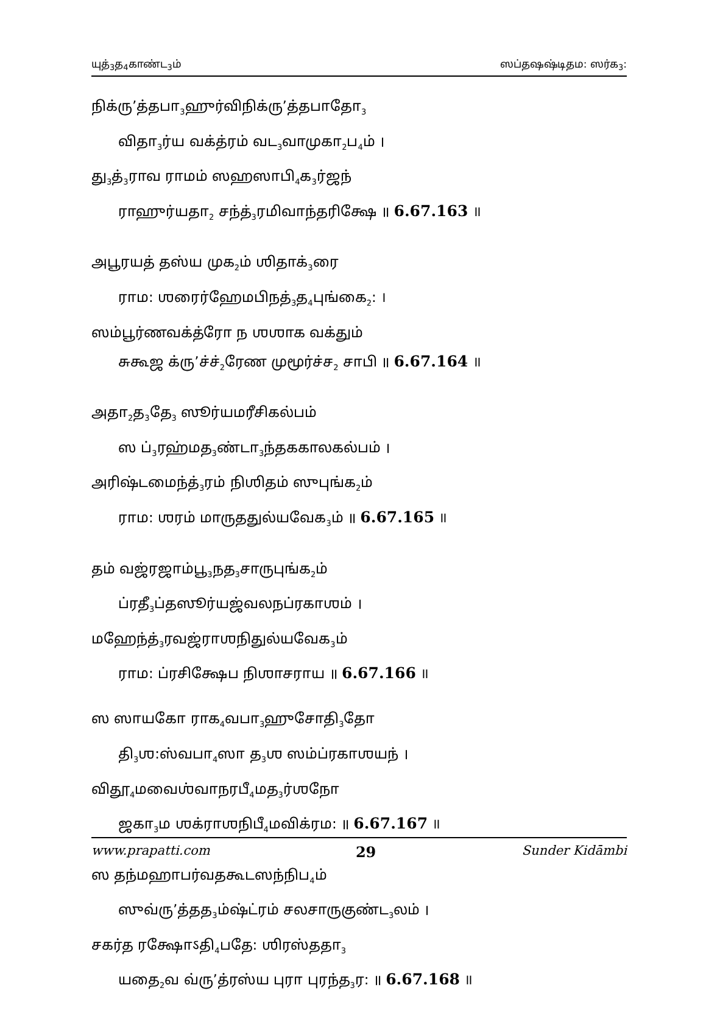யுத்<sub>3</sub>த<sub>4</sub>காண்ட<sub>3</sub>ம் ஸப்தஷஷ்டிதம: ஸர்க<sub>3</sub>:
நிக்ரு’த்தபா<sub>3</sub>ஹுர்விநிக்ரு’த்தபாதோ<sub>3</sub>
விதா<sub>3</sub>ர்ய வக்த்ரம் வட<sub>3</sub>வாமுகா<sub>2</sub>ப<sub>4</sub>ம் ।
து<sub>3</sub>த்<sub>3</sub>ராவ ராமம் ஸஹஸாபி<sub>4</sub>க<sub>3</sub>ர்ஜந்
ராஹுர்யதா<sub>2</sub> சந்த்<sub>3</sub>ரமிவாந்தரிக்ஷே ॥ 6.67.163 ॥
அபூரயத் தஸ்ய முக<sub>2</sub>ம் ஶிதாக்<sub>3</sub>ரை
ராம: ஶரைர்ஹேமபிநத்<sub>3</sub>த<sub>4</sub>புங்கை<sub>2</sub>: ।
ஸம்பூர்ணவக்த்ரோ ந ஶஶாக வக்தும்
சுகூஜ க்ரு’ச்ச்<sub>2</sub>ரேண முமூர்ச்ச<sub>2</sub> சாபி ॥ 6.67.164 ॥
அதா<sub>2</sub>த<sub>3</sub>தே<sub>3</sub> ஸூர்யமரீசிகல்பம்
ஸ ப்<sub>3</sub>ரஹ்மத<sub>3</sub>ண்டா<sub>3</sub>ந்தககாலகல்பம் ।
அரிஷ்டமைந்த்<sub>3</sub>ரம் நிஶிதம் ஸுபுங்க<sub>2</sub>ம்
ராம: ஶரம் மாருததுல்யவேக<sub>3</sub>ம் ॥ 6.67.165 ॥
தம் வஜ்ரஜாம்பூ<sub>3</sub>நத<sub>3</sub>சாருபுங்க<sub>2</sub>ம்
ப்ரதீ<sub>3</sub>ப்தஸூர்யஜ்வலநப்ரகாஶம் ।
மஹேந்த்<sub>3</sub>ரவஜ்ராஶநிதுல்யவேக<sub>3</sub>ம்
ராம: ப்ரசிக்ஷேப நிஶாசராய ॥ 6.67.166 ॥
ஸ ஸாயகோ ராக<sub>4</sub>வபா<sub>3</sub>ஹுசோதி<sub>3</sub>தோ
தி<sub>3</sub>ஶ:ஸ்வபா<sub>4</sub>ஸா த<sub>3</sub>ஶ ஸம்ப்ரகாஶயந் ।
விதூ<sub>4</sub>மவைஶ்வாநரபீ<sub>4</sub>மத<sub>3</sub>ர்ஶநோ
ஜகா<sub>3</sub>ம ஶக்ராஶநிபீ<sub>4</sub>மவிக்ரம: ॥ 6.67.167 ॥
ஸ தந்மஹாபர்வதகூடஸந்நிப<sub>4</sub>ம்
ஸுவ்ரு’த்தத<sub>3</sub>ம்ஷ்ட்ரம் சலசாருகுண்ட<sub>3</sub>லம் ।
சகர்த ரக்ஷோऽதி<sub>4</sub>பதே: ஶிரஸ்ததா<sub>3</sub>
யதை<sub>2</sub>வ வ்ரு’த்ரஸ்ய புரா புரந்த<sub>3</sub>ர: ॥ 6.67.168 ॥
www.prapatti.com 29 Sunder Kidāmbi